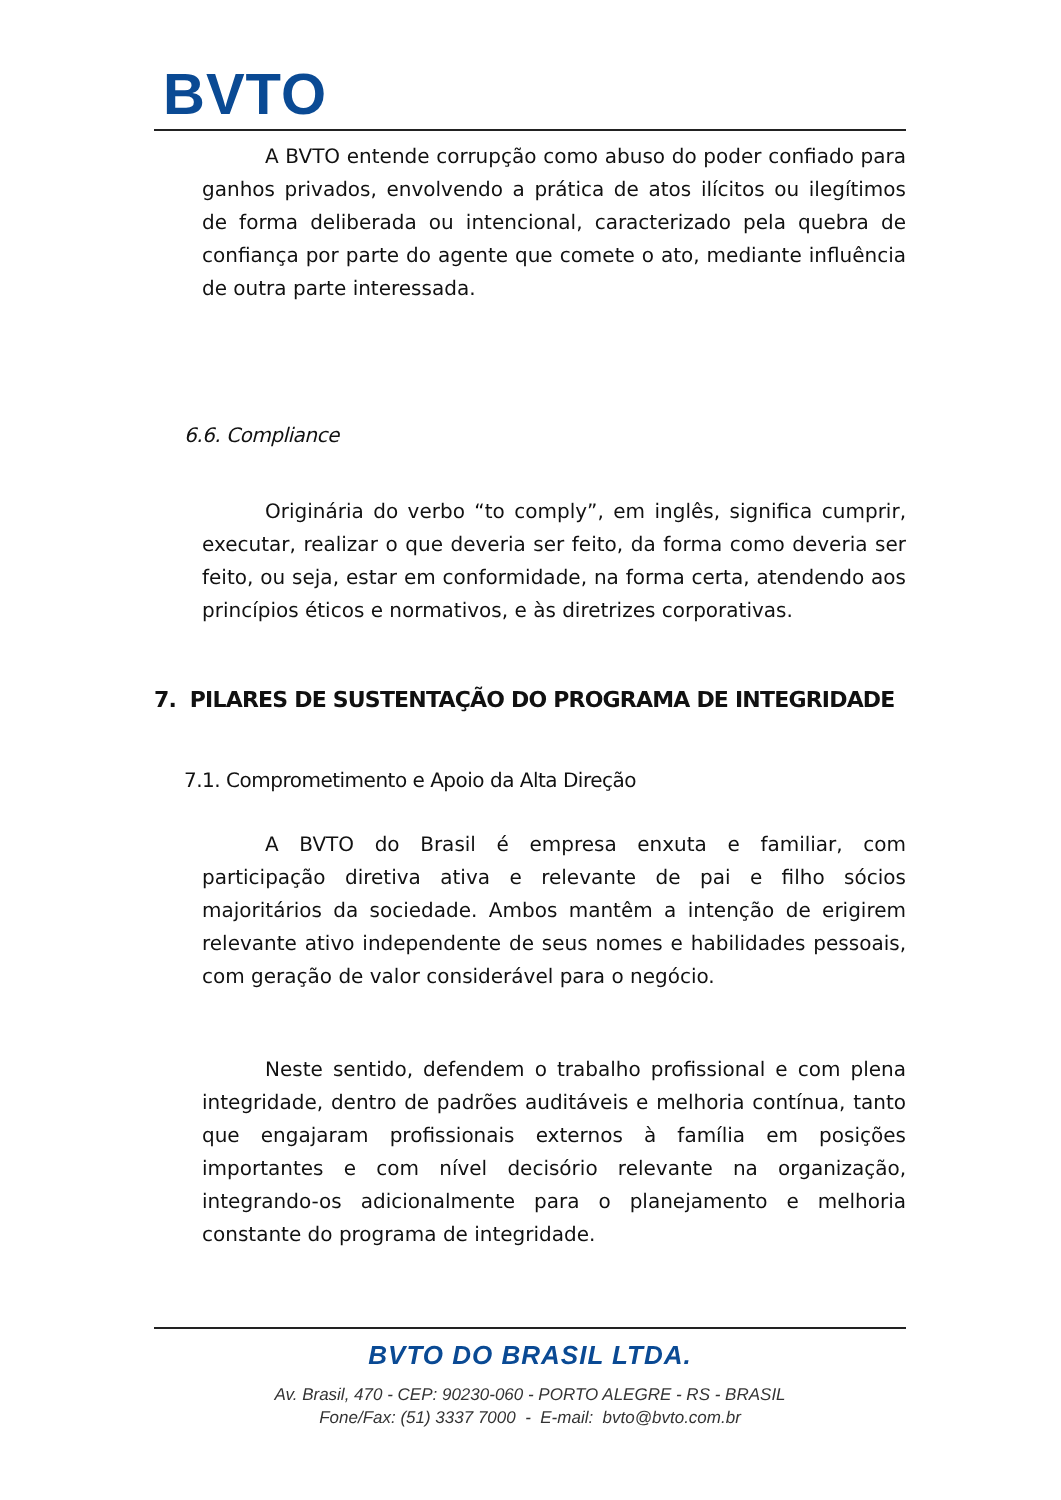BVTO
A BVTO entende corrupção como abuso do poder confiado para ganhos privados, envolvendo a prática de atos ilícitos ou ilegítimos de forma deliberada ou intencional, caracterizado pela quebra de confiança por parte do agente que comete o ato, mediante influência de outra parte interessada.
6.6. Compliance
Originária do verbo “to comply”, em inglês, significa cumprir, executar, realizar o que deveria ser feito, da forma como deveria ser feito, ou seja, estar em conformidade, na forma certa, atendendo aos princípios éticos e normativos, e às diretrizes corporativas.
7. PILARES DE SUSTENTAÇÃO DO PROGRAMA DE INTEGRIDADE
7.1. Comprometimento e Apoio da Alta Direção
A BVTO do Brasil é empresa enxuta e familiar, com participação diretiva ativa e relevante de pai e filho sócios majoritários da sociedade. Ambos mantêm a intenção de erigirem relevante ativo independente de seus nomes e habilidades pessoais, com geração de valor considerável para o negócio.
Neste sentido, defendem o trabalho profissional e com plena integridade, dentro de padrões auditáveis e melhoria contínua, tanto que engajaram profissionais externos à família em posições importantes e com nível decisório relevante na organização, integrando-os adicionalmente para o planejamento e melhoria constante do programa de integridade.
BVTO DO BRASIL LTDA.
Av. Brasil, 470 - CEP: 90230-060 - PORTO ALEGRE - RS - BRASIL
Fone/Fax: (51) 3337 7000 - E-mail: bvto@bvto.com.br